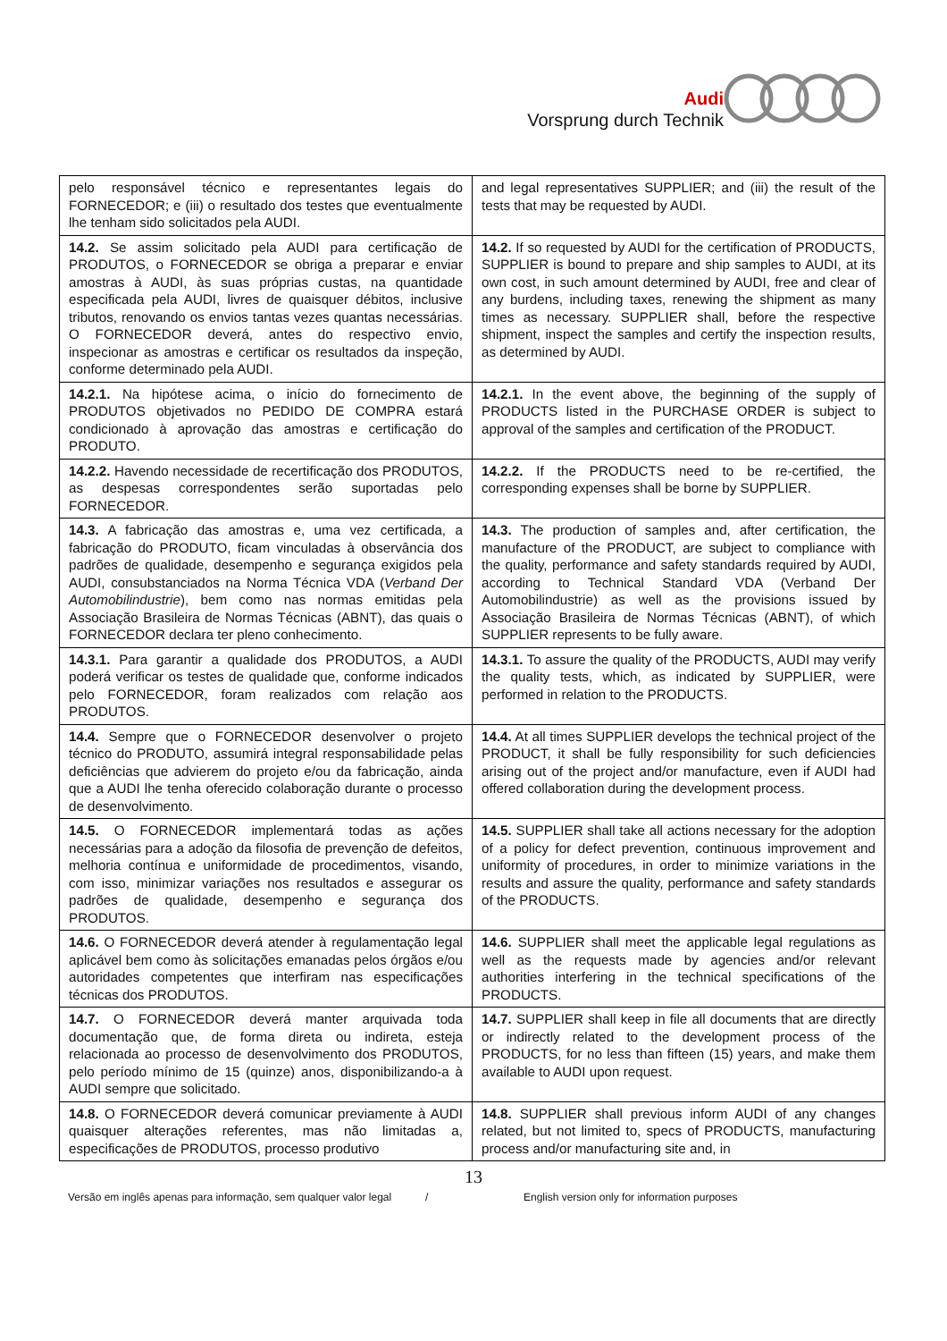Audi
Vorsprung durch Technik
| pelo responsável técnico e representantes legais do FORNECEDOR; e (iii) o resultado dos testes que eventualmente lhe tenham sido solicitados pela AUDI. | and legal representatives SUPPLIER; and (iii) the result of the tests that may be requested by AUDI. |
| 14.2. Se assim solicitado pela AUDI para certificação de PRODUTOS, o FORNECEDOR se obriga a preparar e enviar amostras à AUDI, às suas próprias custas, na quantidade especificada pela AUDI, livres de quaisquer débitos, inclusive tributos, renovando os envios tantas vezes quantas necessárias. O FORNECEDOR deverá, antes do respectivo envio, inspecionar as amostras e certificar os resultados da inspeção, conforme determinado pela AUDI. | 14.2. If so requested by AUDI for the certification of PRODUCTS, SUPPLIER is bound to prepare and ship samples to AUDI, at its own cost, in such amount determined by AUDI, free and clear of any burdens, including taxes, renewing the shipment as many times as necessary. SUPPLIER shall, before the respective shipment, inspect the samples and certify the inspection results, as determined by AUDI. |
| 14.2.1. Na hipótese acima, o início do fornecimento de PRODUTOS objetivados no PEDIDO DE COMPRA estará condicionado à aprovação das amostras e certificação do PRODUTO. | 14.2.1. In the event above, the beginning of the supply of PRODUCTS listed in the PURCHASE ORDER is subject to approval of the samples and certification of the PRODUCT. |
| 14.2.2. Havendo necessidade de recertificação dos PRODUTOS, as despesas correspondentes serão suportadas pelo FORNECEDOR. | 14.2.2. If the PRODUCTS need to be re-certified, the corresponding expenses shall be borne by SUPPLIER. |
| 14.3. A fabricação das amostras e, uma vez certificada, a fabricação do PRODUTO, ficam vinculadas à observância dos padrões de qualidade, desempenho e segurança exigidos pela AUDI, consubstanciados na Norma Técnica VDA ( Verband Der Automobilindustrie ), bem como nas normas emitidas pela Associação Brasileira de Normas Técnicas (ABNT), das quais o FORNECEDOR declara ter pleno conhecimento. | 14.3. The production of samples and, after certification, the manufacture of the PRODUCT, are subject to compliance with the quality, performance and safety standards required by AUDI, according to Technical Standard VDA (Verband Der Automobilindustrie) as well as the provisions issued by Associação Brasileira de Normas Técnicas (ABNT), of which SUPPLIER represents to be fully aware. |
| 14.3.1. Para garantir a qualidade dos PRODUTOS, a AUDI poderá verificar os testes de qualidade que, conforme indicados pelo FORNECEDOR, foram realizados com relação aos PRODUTOS. | 14.3.1. To assure the quality of the PRODUCTS, AUDI may verify the quality tests, which, as indicated by SUPPLIER, were performed in relation to the PRODUCTS. |
| 14.4. Sempre que o FORNECEDOR desenvolver o projeto técnico do PRODUTO, assumirá integral responsabilidade pelas deficiências que advierem do projeto e/ou da fabricação, ainda que a AUDI lhe tenha oferecido colaboração durante o processo de desenvolvimento. | 14.4. At all times SUPPLIER develops the technical project of the PRODUCT, it shall be fully responsibility for such deficiencies arising out of the project and/or manufacture, even if AUDI had offered collaboration during the development process. |
| 14.5. O FORNECEDOR implementará todas as ações necessárias para a adoção da filosofia de prevenção de defeitos, melhoria contínua e uniformidade de procedimentos, visando, com isso, minimizar variações nos resultados e assegurar os padrões de qualidade, desempenho e segurança dos PRODUTOS. | 14.5. SUPPLIER shall take all actions necessary for the adoption of a policy for defect prevention, continuous improvement and uniformity of procedures, in order to minimize variations in the results and assure the quality, performance and safety standards of the PRODUCTS. |
| 14.6. O FORNECEDOR deverá atender à regulamentação legal aplicável bem como às solicitações emanadas pelos órgãos e/ou autoridades competentes que interfiram nas especificações técnicas dos PRODUTOS. | 14.6. SUPPLIER shall meet the applicable legal regulations as well as the requests made by agencies and/or relevant authorities interfering in the technical specifications of the PRODUCTS. |
| 14.7. O FORNECEDOR deverá manter arquivada toda documentação que, de forma direta ou indireta, esteja relacionada ao processo de desenvolvimento dos PRODUTOS, pelo período mínimo de 15 (quinze) anos, disponibilizando-a à AUDI sempre que solicitado. | 14.7. SUPPLIER shall keep in file all documents that are directly or indirectly related to the development process of the PRODUCTS, for no less than fifteen (15) years, and make them available to AUDI upon request. |
| 14.8. O FORNECEDOR deverá comunicar previamente à AUDI quaisquer alterações referentes, mas não limitadas a, especificações de PRODUTOS, processo produtivo | 14.8. SUPPLIER shall previous inform AUDI of any changes related, but not limited to, specs of PRODUCTS, manufacturing process and/or manufacturing site and, in |
13
Versão em inglês apenas para informação, sem qualquer valor legal / English version only for information purposes